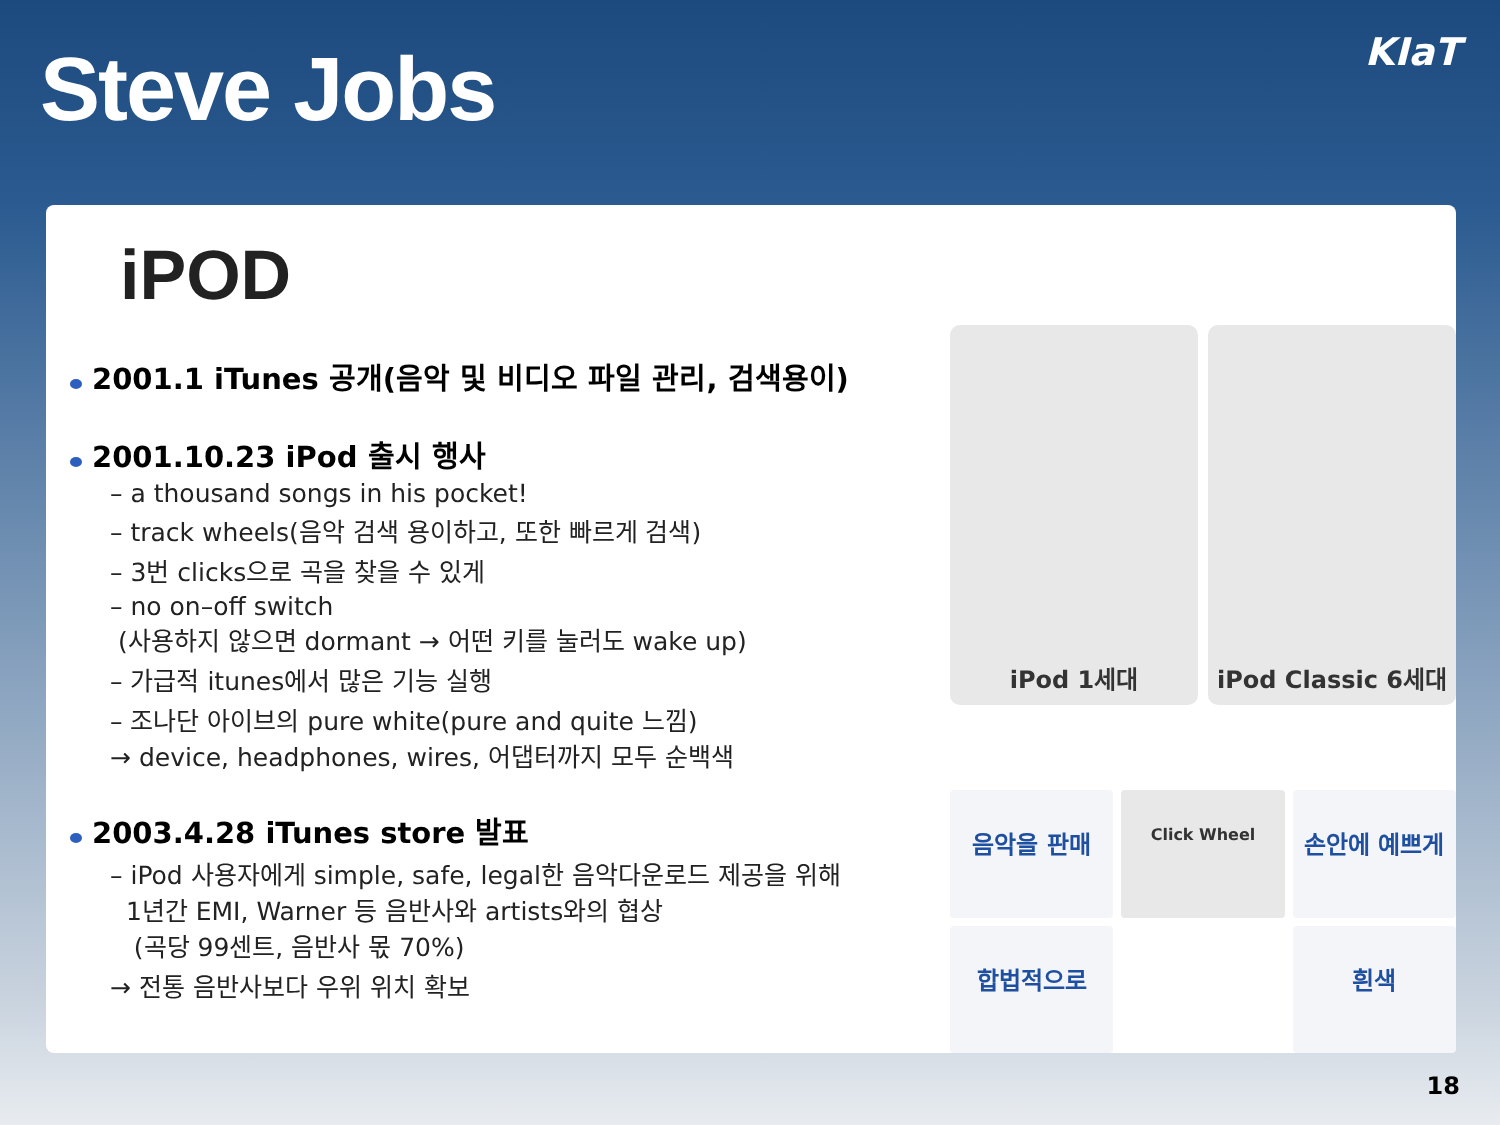Steve Jobs
KIaT
iPOD
2001.1 iTunes 공개(음악 및 비디오 파일 관리, 검색용이)
2001.10.23 iPod 출시 행사
– a thousand songs in his pocket!
– track wheels(음악 검색 용이하고, 또한 빠르게 검색)
– 3번 clicks으로 곡을 찾을 수 있게
– no on–off switch
(사용하지 않으면 dormant → 어떤 키를 눌러도 wake up)
– 가급적 itunes에서 많은 기능 실행
– 조나단 아이브의 pure white(pure and quite 느낌)
→ device, headphones, wires, 어댑터까지 모두 순백색
2003.4.28 iTunes store 발표
– iPod 사용자에게 simple, safe, legal한 음악다운로드 제공을 위해
1년간 EMI, Warner 등 음반사와 artists와의 협상
(곡당 99센트, 음반사 몫 70%)
→ 전통 음반사보다 우위 위치 확보
iPod 1세대
iPod Classic 6세대
음악을 판매
Click Wheel
손안에 예쁘게
합법적으로
흰색
18